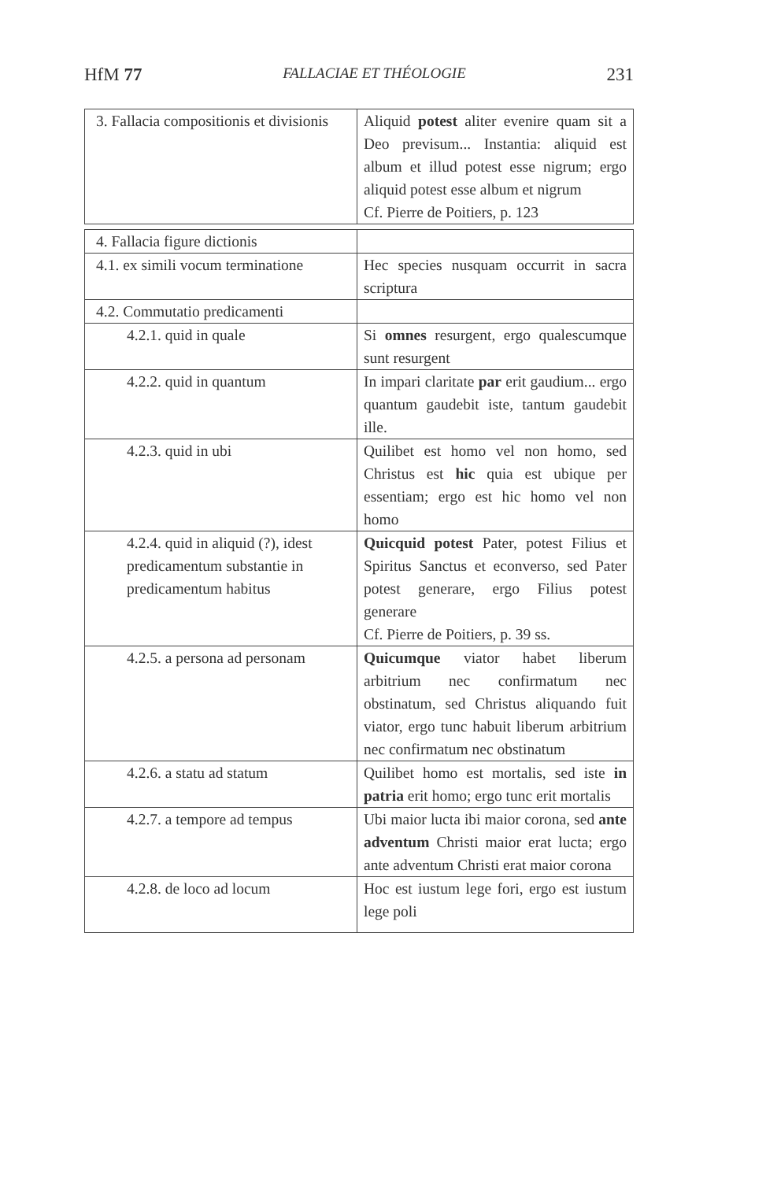HfM 77 FALLACIAE ET THÉOLOGIE 231
| 3. Fallacia compositionis et divisionis | Aliquid potest aliter evenire quam sit a Deo previsum... Instantia: aliquid est album et illud potest esse nigrum; ergo aliquid potest esse album et nigrum Cf. Pierre de Poitiers, p. 123 |
| 4. Fallacia figure dictionis | |
| 4.1. ex simili vocum terminatione | Hec species nusquam occurrit in sacra scriptura |
| 4.2. Commutatio predicamenti | |
| 4.2.1. quid in quale | Si omnes resurgent, ergo qualescumque sunt resurgent |
| 4.2.2. quid in quantum | In impari claritate par erit gaudium... ergo quantum gaudebit iste, tantum gaudebit ille. |
| 4.2.3. quid in ubi | Quilibet est homo vel non homo, sed Christus est hic quia est ubique per essentiam; ergo est hic homo vel non homo |
| 4.2.4. quid in aliquid (?), idest predicamentum substantie in predicamentum habitus | Quicquid potest Pater, potest Filius et Spiritus Sanctus et econverso, sed Pater potest generare, ergo Filius potest generare Cf. Pierre de Poitiers, p. 39 ss. |
| 4.2.5. a persona ad personam | Quicumque viator habet liberum arbitrium nec confirmatum nec obstinatum, sed Christus aliquando fuit viator, ergo tunc habuit liberum arbitrium nec confirmatum nec obstinatum |
| 4.2.6. a statu ad statum | Quilibet homo est mortalis, sed iste in patria erit homo; ergo tunc erit mortalis |
| 4.2.7. a tempore ad tempus | Ubi maior lucta ibi maior corona, sed ante adventum Christi maior erat lucta; ergo ante adventum Christi erat maior corona |
| 4.2.8. de loco ad locum | Hoc est iustum lege fori, ergo est iustum lege poli |